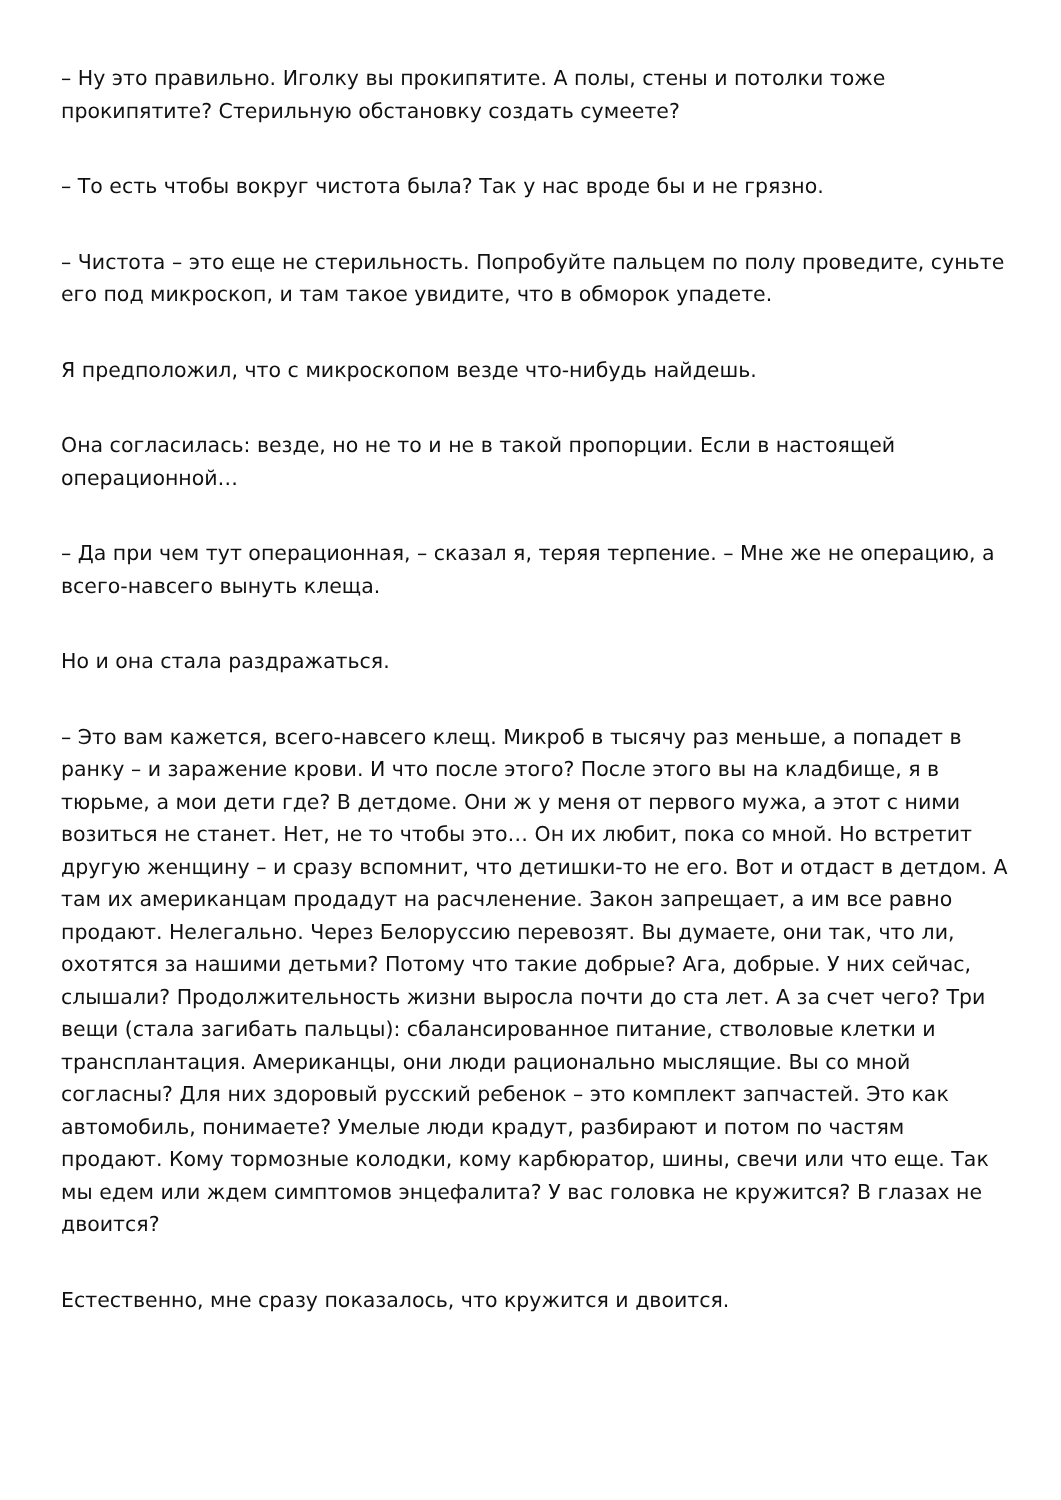– Ну это правильно. Иголку вы прокипятите. А полы, стены и потолки тоже прокипятите? Стерильную обстановку создать сумеете?
– То есть чтобы вокруг чистота была? Так у нас вроде бы и не грязно.
– Чистота – это еще не стерильность. Попробуйте пальцем по полу проведите, суньте его под микроскоп, и там такое увидите, что в обморок упадете.
Я предположил, что с микроскопом везде что-нибудь найдешь.
Она согласилась: везде, но не то и не в такой пропорции. Если в настоящей операционной…
– Да при чем тут операционная, – сказал я, теряя терпение. – Мне же не операцию, а всего-навсего вынуть клеща.
Но и она стала раздражаться.
– Это вам кажется, всего-навсего клещ. Микроб в тысячу раз меньше, а попадет в ранку – и заражение крови. И что после этого? После этого вы на кладбище, я в тюрьме, а мои дети где? В детдоме. Они ж у меня от первого мужа, а этот с ними возиться не станет. Нет, не то чтобы это… Он их любит, пока со мной. Но встретит другую женщину – и сразу вспомнит, что детишки-то не его. Вот и отдаст в детдом. А там их американцам продадут на расчленение. Закон запрещает, а им все равно продают. Нелегально. Через Белоруссию перевозят. Вы думаете, они так, что ли, охотятся за нашими детьми? Потому что такие добрые? Ага, добрые. У них сейчас, слышали? Продолжительность жизни выросла почти до ста лет. А за счет чего? Три вещи (стала загибать пальцы): сбалансированное питание, стволовые клетки и трансплантация. Американцы, они люди рационально мыслящие. Вы со мной согласны? Для них здоровый русский ребенок – это комплект запчастей. Это как автомобиль, понимаете? Умелые люди крадут, разбирают и потом по частям продают. Кому тормозные колодки, кому карбюратор, шины, свечи или что еще. Так мы едем или ждем симптомов энцефалита? У вас головка не кружится? В глазах не двоится?
Естественно, мне сразу показалось, что кружится и двоится.